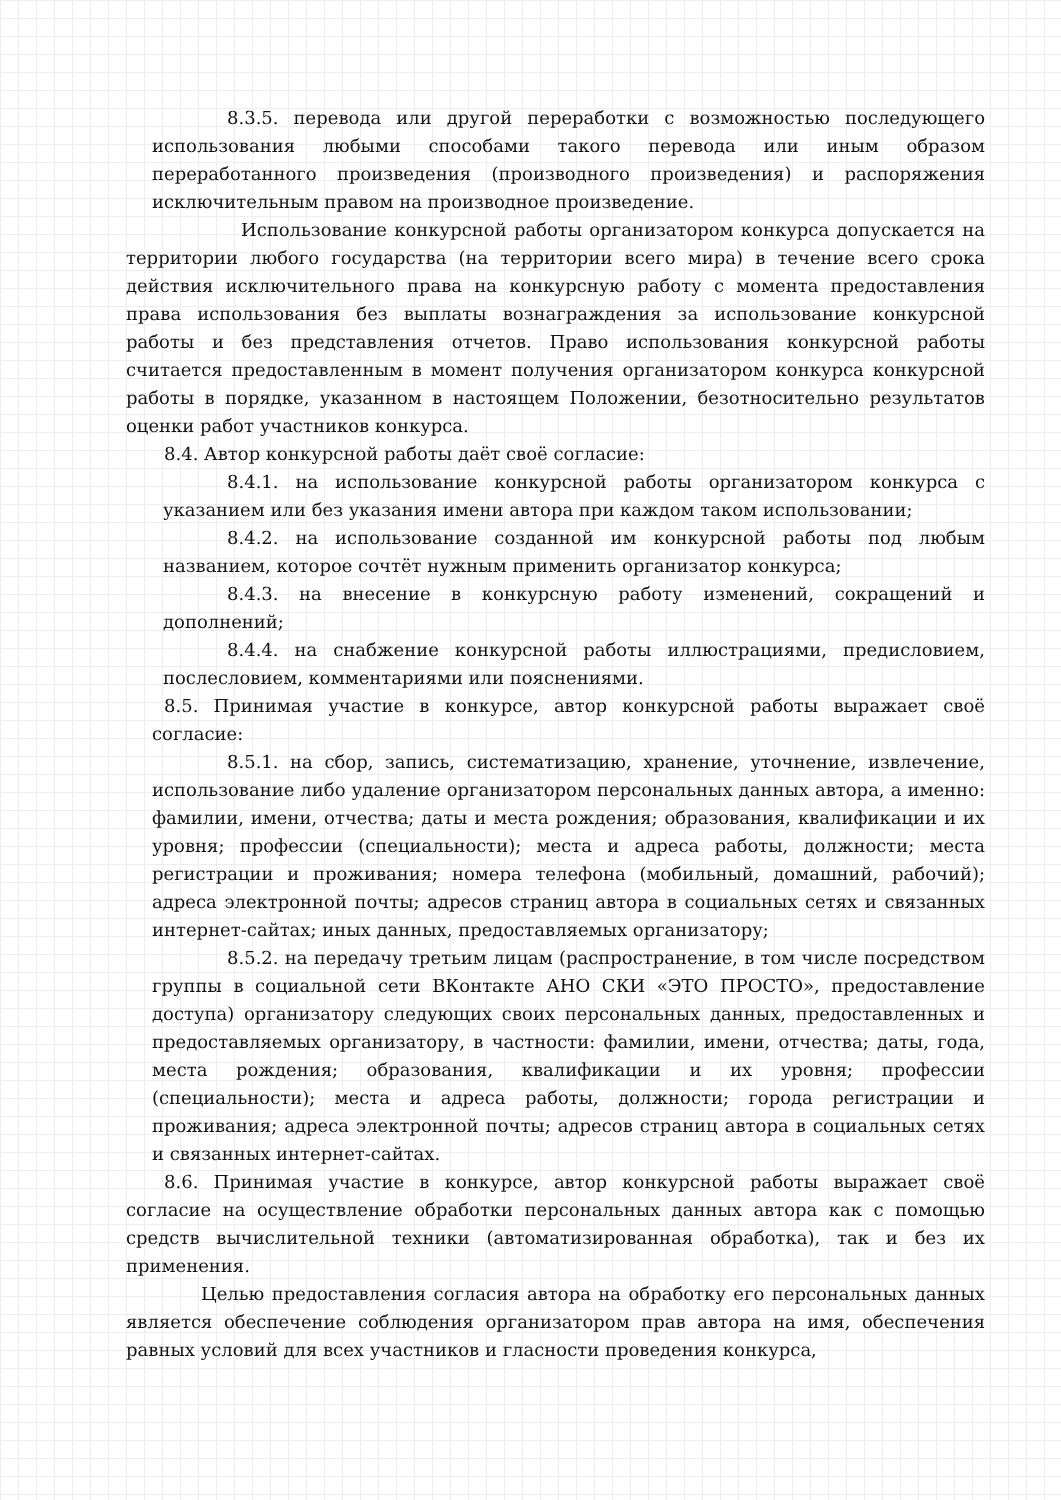8.3.5. перевода или другой переработки с возможностью последующего использования любыми способами такого перевода или иным образом переработанного произведения (производного произведения) и распоряжения исключительным правом на производное произведение.
Использование конкурсной работы организатором конкурса допускается на территории любого государства (на территории всего мира) в течение всего срока действия исключительного права на конкурсную работу с момента предоставления права использования без выплаты вознаграждения за использование конкурсной работы и без представления отчетов. Право использования конкурсной работы считается предоставленным в момент получения организатором конкурса конкурсной работы в порядке, указанном в настоящем Положении, безотносительно результатов оценки работ участников конкурса.
8.4. Автор конкурсной работы даёт своё согласие:
8.4.1. на использование конкурсной работы организатором конкурса с указанием или без указания имени автора при каждом таком использовании;
8.4.2. на использование созданной им конкурсной работы под любым названием, которое сочтёт нужным применить организатор конкурса;
8.4.3. на внесение в конкурсную работу изменений, сокращений и дополнений;
8.4.4. на снабжение конкурсной работы иллюстрациями, предисловием, послесловием, комментариями или пояснениями.
8.5. Принимая участие в конкурсе, автор конкурсной работы выражает своё согласие:
8.5.1. на сбор, запись, систематизацию, хранение, уточнение, извлечение, использование либо удаление организатором персональных данных автора, а именно: фамилии, имени, отчества; даты и места рождения; образования, квалификации и их уровня; профессии (специальности); места и адреса работы, должности; места регистрации и проживания; номера телефона (мобильный, домашний, рабочий); адреса электронной почты; адресов страниц автора в социальных сетях и связанных интернет-сайтах; иных данных, предоставляемых организатору;
8.5.2. на передачу третьим лицам (распространение, в том числе посредством группы в социальной сети ВКонтакте АНО СКИ «ЭТО ПРОСТО», предоставление доступа) организатору следующих своих персональных данных, предоставленных и предоставляемых организатору, в частности: фамилии, имени, отчества; даты, года, места рождения; образования, квалификации и их уровня; профессии (специальности); места и адреса работы, должности; города регистрации и проживания; адреса электронной почты; адресов страниц автора в социальных сетях и связанных интернет-сайтах.
8.6. Принимая участие в конкурсе, автор конкурсной работы выражает своё согласие на осуществление обработки персональных данных автора как с помощью средств вычислительной техники (автоматизированная обработка), так и без их применения.
Целью предоставления согласия автора на обработку его персональных данных является обеспечение соблюдения организатором прав автора на имя, обеспечения равных условий для всех участников и гласности проведения конкурса,